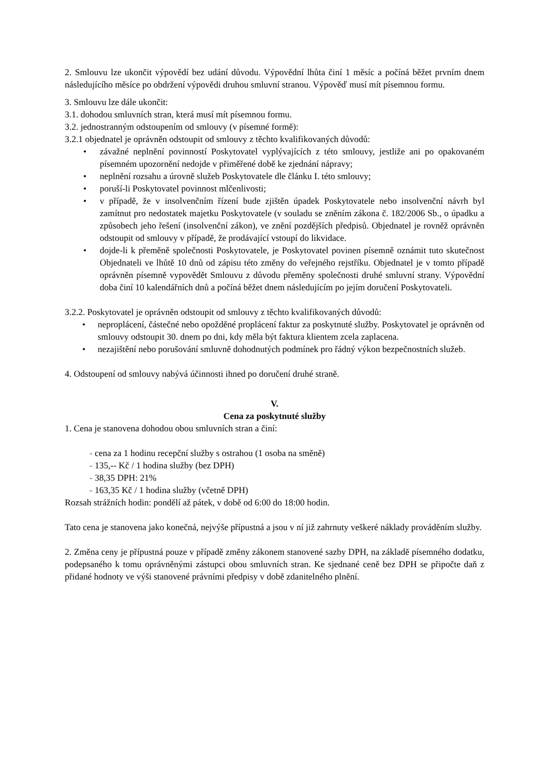2. Smlouvu lze ukončit výpovědí bez udání důvodu. Výpovědní lhůta činí 1 měsíc a počíná běžet prvním dnem následujícího měsíce po obdržení výpovědi druhou smluvní stranou. Výpověď musí mít písemnou formu.
3. Smlouvu lze dále ukončit:
3.1. dohodou smluvních stran, která musí mít písemnou formu.
3.2. jednostranným odstoupením od smlouvy (v písemné formě):
3.2.1 objednatel je oprávněn odstoupit od smlouvy z těchto kvalifikovaných důvodů:
• závažné neplnění povinností Poskytovatel vyplývajících z této smlouvy, jestliže ani po opakovaném písemném upozornění nedojde v přiměřené době ke zjednání nápravy;
• neplnění rozsahu a úrovně služeb Poskytovatele dle článku I. této smlouvy;
• poruší-li Poskytovatel povinnost mlčenlivosti;
• v případě, že v insolvenčním řízení bude zjištěn úpadek Poskytovatele nebo insolvenční návrh byl zamítnut pro nedostatek majetku Poskytovatele (v souladu se zněním zákona č. 182/2006 Sb., o úpadku a způsobech jeho řešení (insolvenční zákon), ve znění pozdějších předpisů. Objednatel je rovněž oprávněn odstoupit od smlouvy v případě, že prodávající vstoupí do likvidace.
• dojde-li k přeměně společnosti Poskytovatele, je Poskytovatel povinen písemně oznámit tuto skutečnost Objednateli ve lhůtě 10 dnů od zápisu této změny do veřejného rejstříku. Objednatel je v tomto případě oprávněn písemně vypovědět Smlouvu z důvodu přeměny společnosti druhé smluvní strany. Výpovědní doba činí 10 kalendářních dnů a počíná běžet dnem následujícím po jejím doručení Poskytovateli.
3.2.2. Poskytovatel je oprávněn odstoupit od smlouvy z těchto kvalifikovaných důvodů:
• neproplácení, částečné nebo opožděné proplácení faktur za poskytnuté služby. Poskytovatel je oprávněn od smlouvy odstoupit 30. dnem po dni, kdy měla být faktura klientem zcela zaplacena.
• nezajištění nebo porušování smluvně dohodnutých podmínek pro řádný výkon bezpečnostních služeb.
4. Odstoupení od smlouvy nabývá účinnosti ihned po doručení druhé straně.
V.
Cena za poskytnuté služby
1. Cena je stanovena dohodou obou smluvních stran a činí:
- cena za 1 hodinu recepční služby s ostrahou (1 osoba na směně)
- 135,-- Kč / 1 hodina služby (bez DPH)
- 38,35 DPH: 21%
- 163,35 Kč / 1 hodina služby (včetně DPH)
Rozsah strážních hodin: pondělí až pátek, v době od 6:00 do 18:00 hodin.
Tato cena je stanovena jako konečná, nejvýše přípustná a jsou v ní již zahrnuty veškeré náklady prováděním služby.
2. Změna ceny je přípustná pouze v případě změny zákonem stanovené sazby DPH, na základě písemného dodatku, podepsaného k tomu oprávněnými zástupci obou smluvních stran. Ke sjednané ceně bez DPH se připočte daň z přidané hodnoty ve výši stanovené právními předpisy v době zdanitelného plnění.